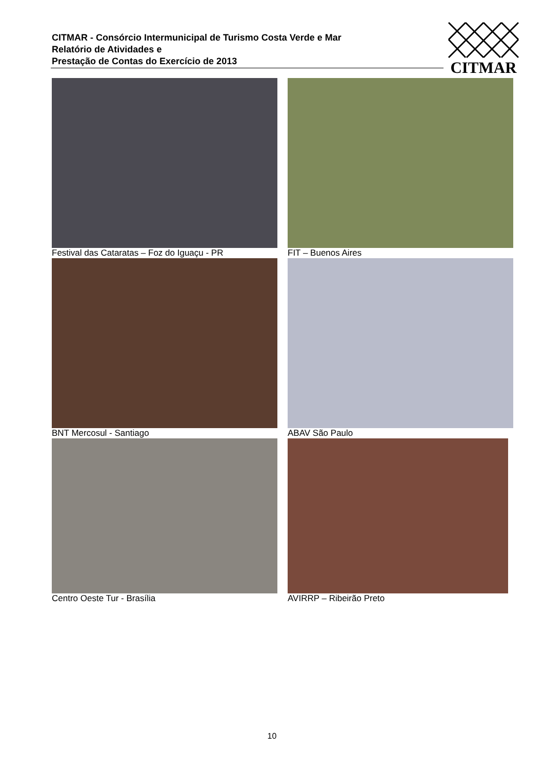CITMAR - Consórcio Intermunicipal de Turismo Costa Verde e Mar
Relatório de Atividades e
Prestação de Contas do Exercício de 2013
CITMAR
Festival das Cataratas – Foz do Iguaçu - PR
FIT – Buenos Aires
BNT Mercosul - Santiago
ABAV São Paulo
Centro Oeste Tur - Brasília
AVIRRP – Ribeirão Preto
10